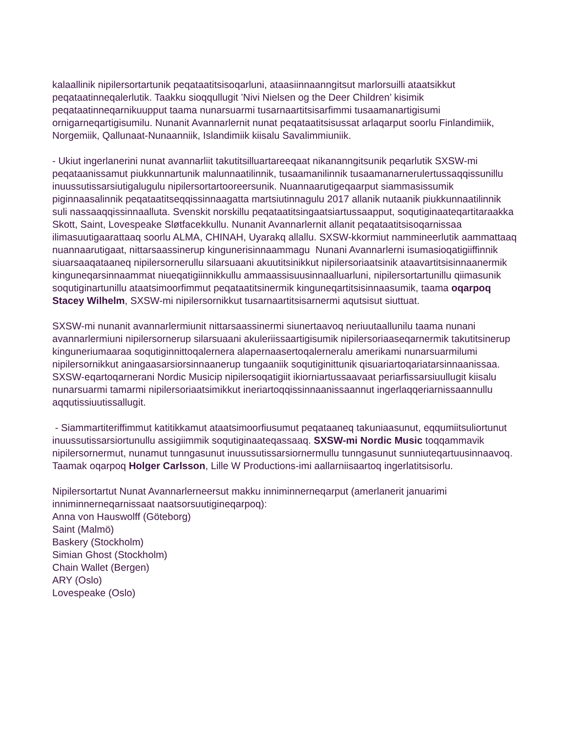kalaallinik nipilersortartunik peqataatitsisoqarluni, ataasiinnaanngitsut marlorsuilli ataatsikkut peqataatinneqalerlutik. Taakku sioqqullugit ’Nivi Nielsen og the Deer Children’ kisimik peqataatinneqarnikuupput taama nunarsuarmi tusarnaartitsisarfimmi tusaamanartigisumi ornigarneqartigisumilu. Nunanit Avannarlernit nunat peqataatitsisussat arlaqarput soorlu Finlandimiik, Norgemiik, Qallunaat-Nunaanniik, Islandimiik kiisalu Savalimmiuniik.
- Ukiut ingerlanerini nunat avannarliit takutitsilluartareeqaat nikananngitsunik peqarlutik SXSW-mi peqataanissamut piukkunnartunik malunnaatilinnik, tusaamanilinnik tusaamanarnerulertussaqqissunillu inuussutissarsiutigalugulu nipilersortartooreersunik. Nuannaarutigeqaarput siammasissumik piginnaasalinnik peqataatitseqqissinnaagatta martsiutinnagulu 2017 allanik nutaanik piukkunnaatilinnik suli nassaaqqissinnaalluta. Svenskit norskillu peqataatitsingaatsiartussaapput, soqutiginaateqartitaraakka Skott, Saint, Lovespeake Sløtfacekkullu. Nunanit Avannarlernit allanit peqataatitsisoqarnissaa ilimasuutigaarattaaq soorlu ALMA, CHINAH, Uyarakq allallu. SXSW-kkormiut nammineerlutik aammattaaq nuannaarutigaat, nittarsaassinerup kingunerisinnaammagu Nunani Avannarlerni isumasioqatigiiffinnik siuarsaaqataaneq nipilersornerullu silarsuaani akuutitsinikkut nipilersoriaatsinik ataavartitsisinnaanermik kinguneqarsinnaammat niueqatigiinnikkullu ammaassisuusinnaalluarluni, nipilersortartunillu qiimasunik soqutiginartunillu ataatsimoorfimmut peqataatitsinermik kinguneqartitsisinnaasumik, taama oqarpoq Stacey Wilhelm, SXSW-mi nipilersornikkut tusarnaartitsisarnermi aqutsisut siuttuat.
SXSW-mi nunanit avannarlermiunit nittarsaassinermi siunertaavoq neriuutaallunilu taama nunani avannarlermiuni nipilersornerup silarsuaani akuleriissaartigisumik nipilersoriaaseqarnermik takutitsinerup kinguneriumaaraa soqutiginnittoqalernera alapernaasertoqalerneralu amerikami nunarsuarmilumi nipilersornikkut aningaasarsiorsinnaanerup tungaaniik soqutiginittunik qisuariartoqariatarsinnaanissaa. SXSW-eqartoqarnerani Nordic Musicip nipilersoqatigiit ikiorniartussaavaat periarfissarsiuullugit kiisalu nunarsuarmi tamarmi nipilersoriaatsimikkut ineriartoqqissinnaanissaannut ingerlaqqeriarnissaannullu aqqutissiuutissallugit.
- Siammartiteriffimmut katitikkamut ataatsimoorfiusumut peqataaneq takuniaasunut, eqqumiitsuliortunut inuussutissarsiortunullu assigiimmik soqutiginaateqassaaq. SXSW-mi Nordic Music toqqammavik nipilersornermut, nunamut tunngasunut inuussutissarsiornermullu tunngasunut sunniuteqartuusinnaavoq. Taamak oqarpoq Holger Carlsson, Lille W Productions-imi aallarniisaartoq ingerlatitsisorlu.
Nipilersortartut Nunat Avannarlerneersut makku inniminnerneqarput (amerlanerit januarimi inniminnerneqarnissaat naatsorsuutigineqarpoq):
Anna von Hauswolff (Göteborg)
Saint (Malmö)
Baskery (Stockholm)
Simian Ghost (Stockholm)
Chain Wallet (Bergen)
ARY (Oslo)
Lovespeake (Oslo)